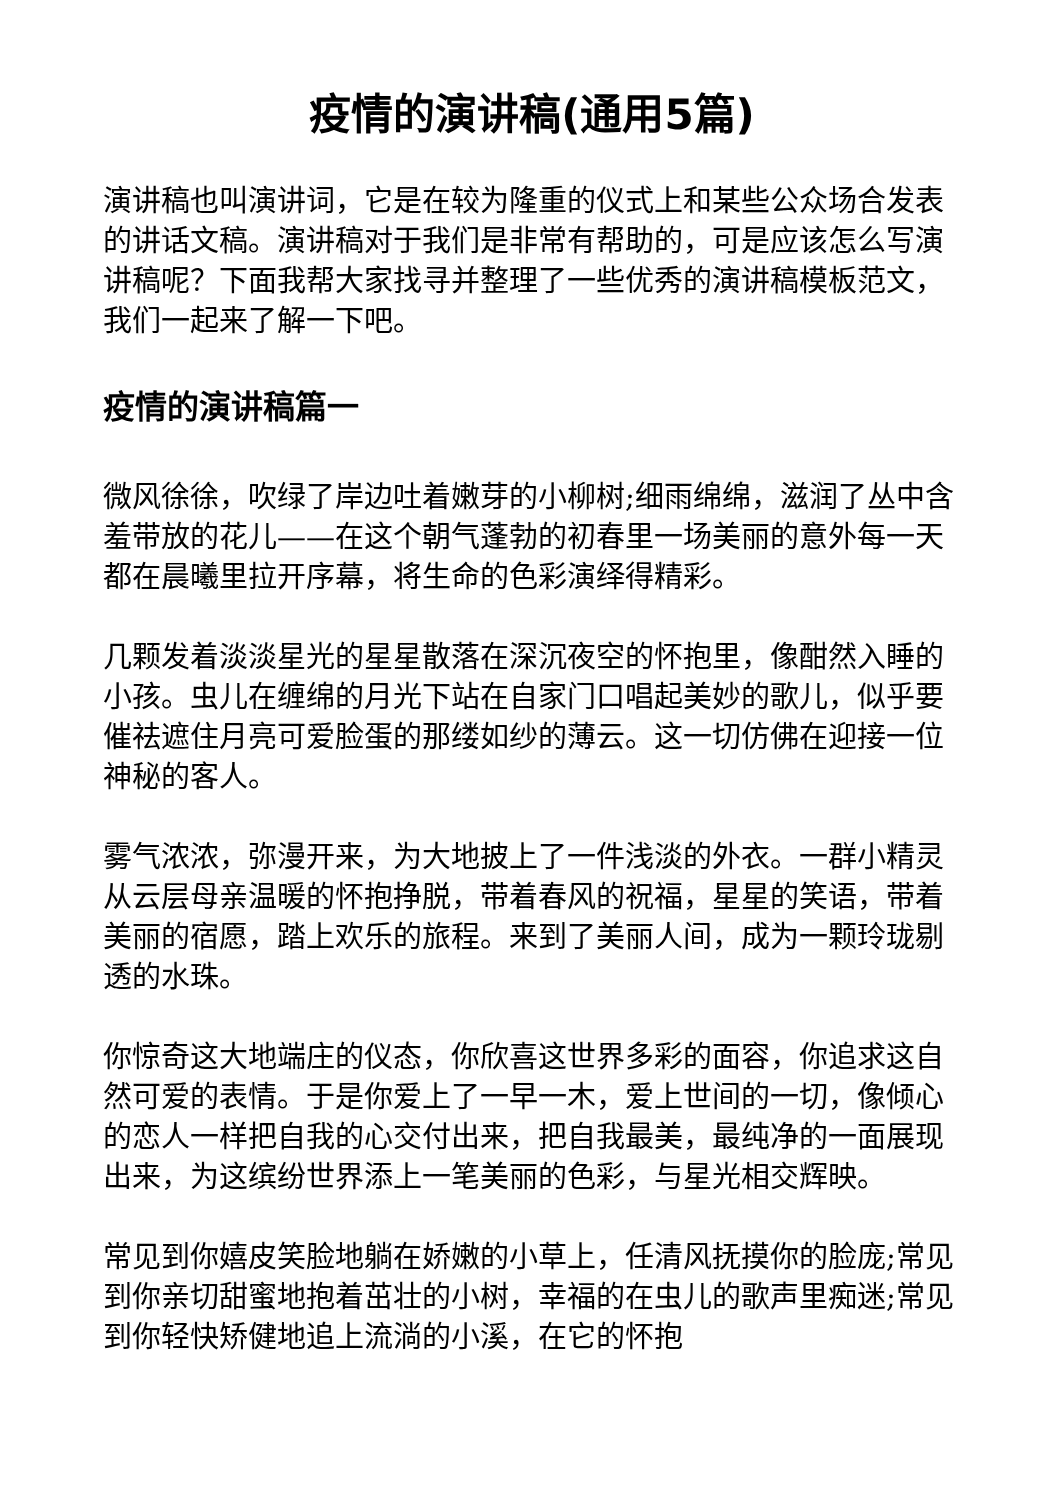疫情的演讲稿(通用5篇)
演讲稿也叫演讲词，它是在较为隆重的仪式上和某些公众场合发表的讲话文稿。演讲稿对于我们是非常有帮助的，可是应该怎么写演讲稿呢？下面我帮大家找寻并整理了一些优秀的演讲稿模板范文，我们一起来了解一下吧。
疫情的演讲稿篇一
微风徐徐，吹绿了岸边吐着嫩芽的小柳树;细雨绵绵，滋润了丛中含羞带放的花儿——在这个朝气蓬勃的初春里一场美丽的意外每一天都在晨曦里拉开序幕，将生命的色彩演绎得精彩。
几颗发着淡淡星光的星星散落在深沉夜空的怀抱里，像酣然入睡的小孩。虫儿在缠绵的月光下站在自家门口唱起美妙的歌儿，似乎要催祛遮住月亮可爱脸蛋的那缕如纱的薄云。这一切仿佛在迎接一位神秘的客人。
雾气浓浓，弥漫开来，为大地披上了一件浅淡的外衣。一群小精灵从云层母亲温暖的怀抱挣脱，带着春风的祝福，星星的笑语，带着美丽的宿愿，踏上欢乐的旅程。来到了美丽人间，成为一颗玲珑剔透的水珠。
你惊奇这大地端庄的仪态，你欣喜这世界多彩的面容，你追求这自然可爱的表情。于是你爱上了一早一木，爱上世间的一切，像倾心的恋人一样把自我的心交付出来，把自我最美，最纯净的一面展现出来，为这缤纷世界添上一笔美丽的色彩，与星光相交辉映。
常见到你嬉皮笑脸地躺在娇嫩的小草上，任清风抚摸你的脸庞;常见到你亲切甜蜜地抱着茁壮的小树，幸福的在虫儿的歌声里痴迷;常见到你轻快矫健地追上流淌的小溪，在它的怀抱